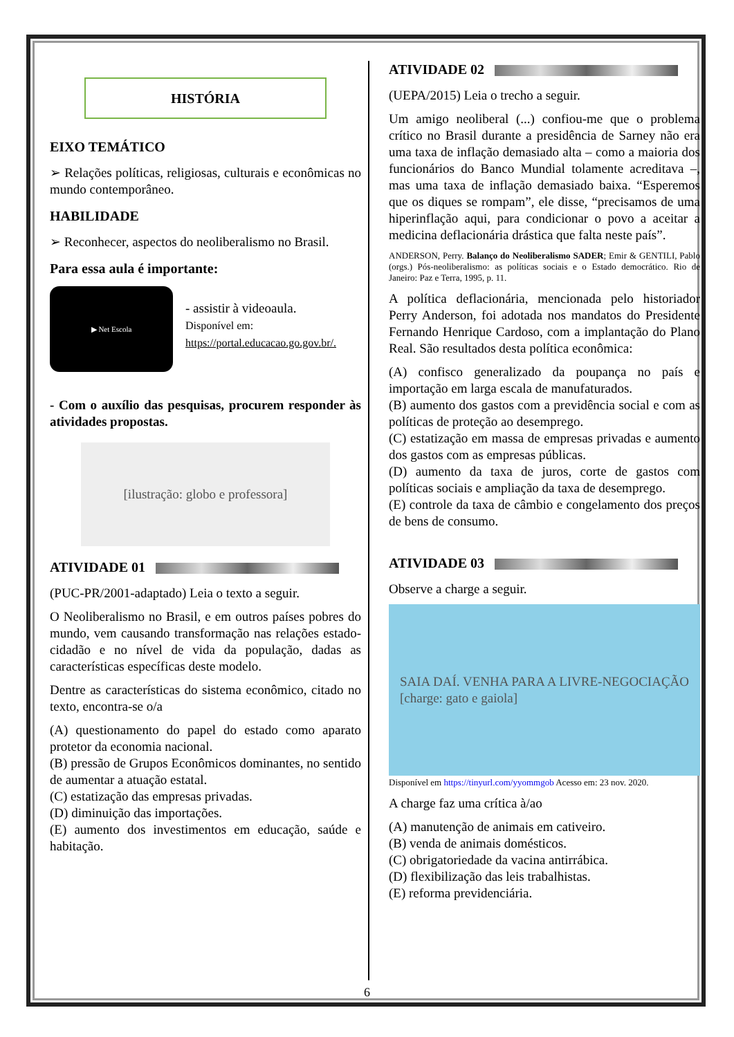HISTÓRIA
EIXO TEMÁTICO
➢ Relações políticas, religiosas, culturais e econômicas no mundo contemporâneo.
HABILIDADE
➢ Reconhecer, aspectos do neoliberalismo no Brasil.
Para essa aula é importante:
▶ Net Escola
- assistir à videoaula.
Disponível em:
https://portal.educacao.go.gov.br/.
- Com o auxílio das pesquisas, procurem responder às atividades propostas.
[ilustração: globo e professora]
ATIVIDADE 01
(PUC-PR/2001-adaptado) Leia o texto a seguir.
O Neoliberalismo no Brasil, e em outros países pobres do mundo, vem causando transformação nas relações estado-cidadão e no nível de vida da população, dadas as características específicas deste modelo.
Dentre as características do sistema econômico, citado no texto, encontra-se o/a
(A) questionamento do papel do estado como aparato protetor da economia nacional.
(B) pressão de Grupos Econômicos dominantes, no sentido de aumentar a atuação estatal.
(C) estatização das empresas privadas.
(D) diminuição das importações.
(E) aumento dos investimentos em educação, saúde e habitação.
ATIVIDADE 02
(UEPA/2015) Leia o trecho a seguir.
Um amigo neoliberal (...) confiou-me que o problema crítico no Brasil durante a presidência de Sarney não era uma taxa de inflação demasiado alta – como a maioria dos funcionários do Banco Mundial tolamente acreditava –, mas uma taxa de inflação demasiado baixa. “Esperemos que os diques se rompam”, ele disse, “precisamos de uma hiperinflação aqui, para condicionar o povo a aceitar a medicina deflacionária drástica que falta neste país”.
ANDERSON, Perry. Balanço do Neoliberalismo SADER; Emir & GENTILI, Pablo (orgs.) Pós-neoliberalismo: as políticas sociais e o Estado democrático. Rio de Janeiro: Paz e Terra, 1995, p. 11.
A política deflacionária, mencionada pelo historiador Perry Anderson, foi adotada nos mandatos do Presidente Fernando Henrique Cardoso, com a implantação do Plano Real. São resultados desta política econômica:
(A) confisco generalizado da poupança no país e importação em larga escala de manufaturados.
(B) aumento dos gastos com a previdência social e com as políticas de proteção ao desemprego.
(C) estatização em massa de empresas privadas e aumento dos gastos com as empresas públicas.
(D) aumento da taxa de juros, corte de gastos com políticas sociais e ampliação da taxa de desemprego.
(E) controle da taxa de câmbio e congelamento dos preços de bens de consumo.
ATIVIDADE 03
Observe a charge a seguir.
SAIA DAÍ. VENHA PARA A LIVRE-NEGOCIAÇÃO
[charge: gato e gaiola]
Disponível em https://tinyurl.com/yyommgob Acesso em: 23 nov. 2020.
A charge faz uma crítica à/ao
(A) manutenção de animais em cativeiro.
(B) venda de animais domésticos.
(C) obrigatoriedade da vacina antirrábica.
(D) flexibilização das leis trabalhistas.
(E) reforma previdenciária.
6